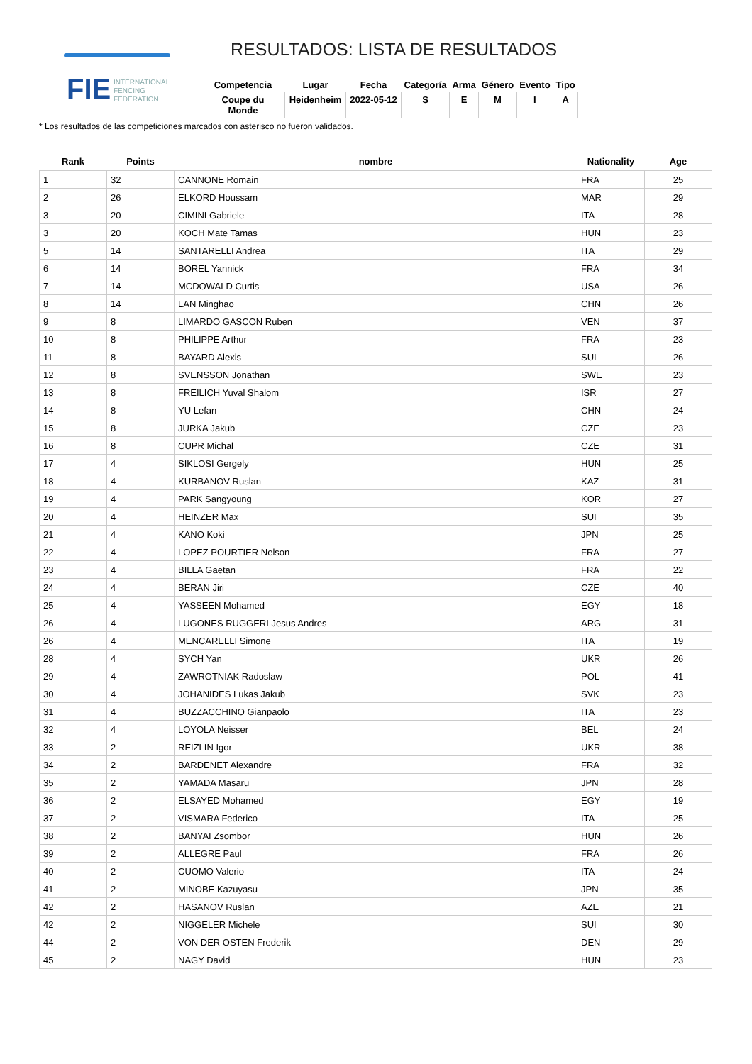FIE
INTERNATIONAL
FENCING
FEDERATION
RESULTADOS: LISTA DE RESULTADOS
| Competencia | Lugar | Fecha | Categoría | Arma | Género | Evento | Tipo |
| --- | --- | --- | --- | --- | --- | --- | --- |
| Coupe du Monde | Heidenheim | 2022-05-12 | S | E | M | I | A |
* Los resultados de las competiciones marcados con asterisco no fueron validados.
| Rank | Points | nombre | Nationality | Age |
| --- | --- | --- | --- | --- |
| 1 | 32 | CANNONE Romain | FRA | 25 |
| 2 | 26 | ELKORD Houssam | MAR | 29 |
| 3 | 20 | CIMINI Gabriele | ITA | 28 |
| 3 | 20 | KOCH Mate Tamas | HUN | 23 |
| 5 | 14 | SANTARELLI Andrea | ITA | 29 |
| 6 | 14 | BOREL Yannick | FRA | 34 |
| 7 | 14 | MCDOWALD Curtis | USA | 26 |
| 8 | 14 | LAN Minghao | CHN | 26 |
| 9 | 8 | LIMARDO GASCON Ruben | VEN | 37 |
| 10 | 8 | PHILIPPE Arthur | FRA | 23 |
| 11 | 8 | BAYARD Alexis | SUI | 26 |
| 12 | 8 | SVENSSON Jonathan | SWE | 23 |
| 13 | 8 | FREILICH Yuval Shalom | ISR | 27 |
| 14 | 8 | YU Lefan | CHN | 24 |
| 15 | 8 | JURKA Jakub | CZE | 23 |
| 16 | 8 | CUPR Michal | CZE | 31 |
| 17 | 4 | SIKLOSI Gergely | HUN | 25 |
| 18 | 4 | KURBANOV Ruslan | KAZ | 31 |
| 19 | 4 | PARK Sangyoung | KOR | 27 |
| 20 | 4 | HEINZER Max | SUI | 35 |
| 21 | 4 | KANO Koki | JPN | 25 |
| 22 | 4 | LOPEZ POURTIER Nelson | FRA | 27 |
| 23 | 4 | BILLA Gaetan | FRA | 22 |
| 24 | 4 | BERAN Jiri | CZE | 40 |
| 25 | 4 | YASSEEN Mohamed | EGY | 18 |
| 26 | 4 | LUGONES RUGGERI Jesus Andres | ARG | 31 |
| 26 | 4 | MENCARELLI Simone | ITA | 19 |
| 28 | 4 | SYCH Yan | UKR | 26 |
| 29 | 4 | ZAWROTNIAK Radoslaw | POL | 41 |
| 30 | 4 | JOHANIDES Lukas Jakub | SVK | 23 |
| 31 | 4 | BUZZACCHINO Gianpaolo | ITA | 23 |
| 32 | 4 | LOYOLA Neisser | BEL | 24 |
| 33 | 2 | REIZLIN Igor | UKR | 38 |
| 34 | 2 | BARDENET Alexandre | FRA | 32 |
| 35 | 2 | YAMADA Masaru | JPN | 28 |
| 36 | 2 | ELSAYED Mohamed | EGY | 19 |
| 37 | 2 | VISMARA Federico | ITA | 25 |
| 38 | 2 | BANYAI Zsombor | HUN | 26 |
| 39 | 2 | ALLEGRE Paul | FRA | 26 |
| 40 | 2 | CUOMO Valerio | ITA | 24 |
| 41 | 2 | MINOBE Kazuyasu | JPN | 35 |
| 42 | 2 | HASANOV Ruslan | AZE | 21 |
| 42 | 2 | NIGGELER Michele | SUI | 30 |
| 44 | 2 | VON DER OSTEN Frederik | DEN | 29 |
| 45 | 2 | NAGY David | HUN | 23 |